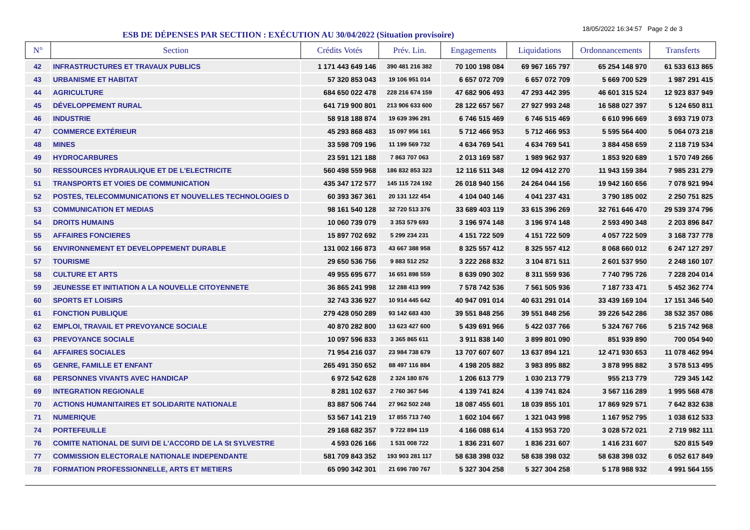ESB DE DÉPENSES PAR SECTIION : EXÉCUTION AU 30/04/2022 (Situation provisoire)
18/05/2022 16:34:57 Page 2 de 3
| N° | Section | Crédits Votés | Prév. Lin. | Engagements | Liquidations | Ordonnancements | Transferts |
| --- | --- | --- | --- | --- | --- | --- | --- |
| 42 | INFRASTRUCTURES ET TRAVAUX PUBLICS | 1 171 443 649 146 | 390 481 216 382 | 70 100 198 084 | 69 967 165 797 | 65 254 148 970 | 61 533 613 865 |
| 43 | URBANISME ET HABITAT | 57 320 853 043 | 19 106 951 014 | 6 657 072 709 | 6 657 072 709 | 5 669 700 529 | 1 987 291 415 |
| 44 | AGRICULTURE | 684 650 022 478 | 228 216 674 159 | 47 682 906 493 | 47 293 442 395 | 46 601 315 524 | 12 923 837 949 |
| 45 | DÉVELOPPEMENT RURAL | 641 719 900 801 | 213 906 633 600 | 28 122 657 567 | 27 927 993 248 | 16 588 027 397 | 5 124 650 811 |
| 46 | INDUSTRIE | 58 918 188 874 | 19 639 396 291 | 6 746 515 469 | 6 746 515 469 | 6 610 996 669 | 3 693 719 073 |
| 47 | COMMERCE EXTÉRIEUR | 45 293 868 483 | 15 097 956 161 | 5 712 466 953 | 5 712 466 953 | 5 595 564 400 | 5 064 073 218 |
| 48 | MINES | 33 598 709 196 | 11 199 569 732 | 4 634 769 541 | 4 634 769 541 | 3 884 458 659 | 2 118 719 534 |
| 49 | HYDROCARBURES | 23 591 121 188 | 7 863 707 063 | 2 013 169 587 | 1 989 962 937 | 1 853 920 689 | 1 570 749 266 |
| 50 | RESSOURCES HYDRAULIQUE ET DE L'ELECTRICITE | 560 498 559 968 | 186 832 853 323 | 12 116 511 348 | 12 094 412 270 | 11 943 159 384 | 7 985 231 279 |
| 51 | TRANSPORTS ET VOIES DE COMMUNICATION | 435 347 172 577 | 145 115 724 192 | 26 018 940 156 | 24 264 044 156 | 19 942 160 656 | 7 078 921 994 |
| 52 | POSTES, TELECOMMUNICATIONS ET NOUVELLES TECHNOLOGIES D | 60 393 367 361 | 20 131 122 454 | 4 104 040 146 | 4 041 237 431 | 3 790 185 002 | 2 250 751 825 |
| 53 | COMMUNICATION ET MEDIAS | 98 161 540 128 | 32 720 513 376 | 33 689 403 119 | 33 615 396 269 | 32 761 646 470 | 29 539 374 796 |
| 54 | DROITS HUMAINS | 10 060 739 079 | 3 353 579 693 | 3 196 974 148 | 3 196 974 148 | 2 593 490 348 | 2 203 896 847 |
| 55 | AFFAIRES FONCIERES | 15 897 702 692 | 5 299 234 231 | 4 151 722 509 | 4 151 722 509 | 4 057 722 509 | 3 168 737 778 |
| 56 | ENVIRONNEMENT ET DEVELOPPEMENT DURABLE | 131 002 166 873 | 43 667 388 958 | 8 325 557 412 | 8 325 557 412 | 8 068 660 012 | 6 247 127 297 |
| 57 | TOURISME | 29 650 536 756 | 9 883 512 252 | 3 222 268 832 | 3 104 871 511 | 2 601 537 950 | 2 248 160 107 |
| 58 | CULTURE ET ARTS | 49 955 695 677 | 16 651 898 559 | 8 639 090 302 | 8 311 559 936 | 7 740 795 726 | 7 228 204 014 |
| 59 | JEUNESSE ET INITIATION A LA NOUVELLE CITOYENNETE | 36 865 241 998 | 12 288 413 999 | 7 578 742 536 | 7 561 505 936 | 7 187 733 471 | 5 452 362 774 |
| 60 | SPORTS ET LOISIRS | 32 743 336 927 | 10 914 445 642 | 40 947 091 014 | 40 631 291 014 | 33 439 169 104 | 17 151 346 540 |
| 61 | FONCTION PUBLIQUE | 279 428 050 289 | 93 142 683 430 | 39 551 848 256 | 39 551 848 256 | 39 226 542 286 | 38 532 357 086 |
| 62 | EMPLOI, TRAVAIL ET PREVOYANCE SOCIALE | 40 870 282 800 | 13 623 427 600 | 5 439 691 966 | 5 422 037 766 | 5 324 767 766 | 5 215 742 968 |
| 63 | PREVOYANCE SOCIALE | 10 097 596 833 | 3 365 865 611 | 3 911 838 140 | 3 899 801 090 | 851 939 890 | 700 054 940 |
| 64 | AFFAIRES SOCIALES | 71 954 216 037 | 23 984 738 679 | 13 707 607 607 | 13 637 894 121 | 12 471 930 653 | 11 078 462 994 |
| 65 | GENRE, FAMILLE ET ENFANT | 265 491 350 652 | 88 497 116 884 | 4 198 205 882 | 3 983 895 882 | 3 878 995 882 | 3 578 513 495 |
| 68 | PERSONNES VIVANTS AVEC HANDICAP | 6 972 542 628 | 2 324 180 876 | 1 206 613 779 | 1 030 213 779 | 955 213 779 | 729 345 142 |
| 69 | INTEGRATION REGIONALE | 8 281 102 637 | 2 760 367 546 | 4 139 741 824 | 4 139 741 824 | 3 567 116 289 | 1 995 568 478 |
| 70 | ACTIONS HUMANITAIRES ET SOLIDARITE NATIONALE | 83 887 506 744 | 27 962 502 248 | 18 087 455 601 | 18 039 855 101 | 17 869 929 571 | 7 642 832 638 |
| 71 | NUMERIQUE | 53 567 141 219 | 17 855 713 740 | 1 602 104 667 | 1 321 043 998 | 1 167 952 795 | 1 038 612 533 |
| 74 | PORTEFEUILLE | 29 168 682 357 | 9 722 894 119 | 4 166 088 614 | 4 153 953 720 | 3 028 572 021 | 2 719 982 111 |
| 76 | COMITE NATIONAL DE SUIVI DE L'ACCORD DE LA St SYLVESTRE | 4 593 026 166 | 1 531 008 722 | 1 836 231 607 | 1 836 231 607 | 1 416 231 607 | 520 815 549 |
| 77 | COMMISSION ELECTORALE NATIONALE INDEPENDANTE | 581 709 843 352 | 193 903 281 117 | 58 638 398 032 | 58 638 398 032 | 58 638 398 032 | 6 052 617 849 |
| 78 | FORMATION PROFESSIONNELLE, ARTS ET METIERS | 65 090 342 301 | 21 696 780 767 | 5 327 304 258 | 5 327 304 258 | 5 178 988 932 | 4 991 564 155 |